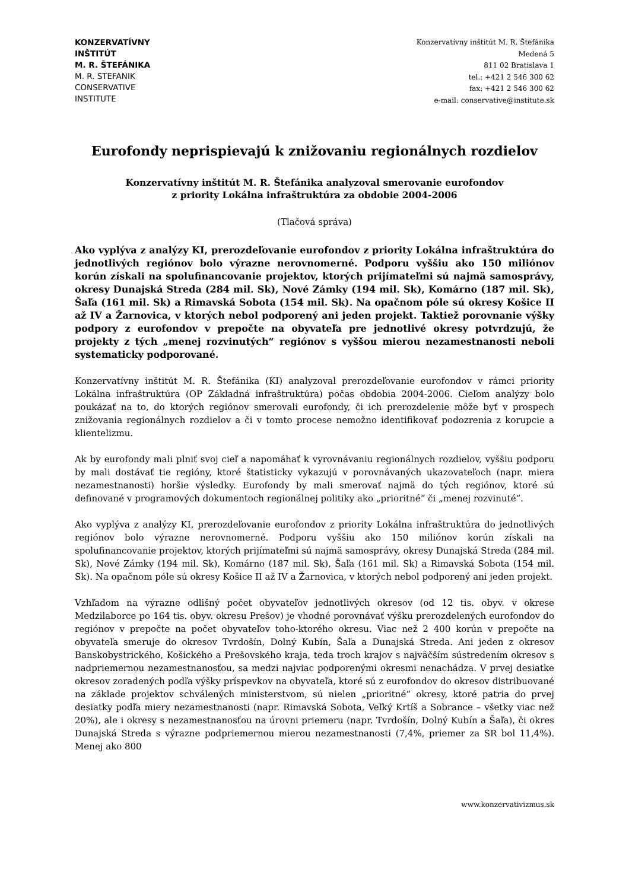KONZERVATÍVNY
INŠTITÚT
M. R. ŠTEFÁNIKA
M. R. STEFANIK
CONSERVATIVE
INSTITUTE
Konzervatívny inštitút M. R. Štefánika
Medená 5
811 02 Bratislava 1
tel.: +421 2 546 300 62
fax: +421 2 546 300 62
e-mail: conservative@institute.sk
Eurofondy neprispievajú k znižovaniu regionálnych rozdielov
Konzervatívny inštitút M. R. Štefánika analyzoval smerovanie eurofondov
z priority Lokálna infraštruktúra za obdobie 2004-2006
(Tlačová správa)
Ako vyplýva z analýzy KI, prerozdeľovanie eurofondov z priority Lokálna infraštruktúra do jednotlivých regiónov bolo výrazne nerovnomerné. Podporu vyššiu ako 150 miliónov korún získali na spolufinancovanie projektov, ktorých prijímateľmi sú najmä samosprávy, okresy Dunajská Streda (284 mil. Sk), Nové Zámky (194 mil. Sk), Komárno (187 mil. Sk), Šaľa (161 mil. Sk) a Rimavská Sobota (154 mil. Sk). Na opačnom póle sú okresy Košice II až IV a Žarnovica, v ktorých nebol podporený ani jeden projekt. Taktiež porovnanie výšky podpory z eurofondov v prepočte na obyvateľa pre jednotlivé okresy potvrdzujú, že projekty z tých „menej rozvinutých“ regiónov s vyššou mierou nezamestnanosti neboli systematicky podporované.
Konzervatívny inštitút M. R. Štefánika (KI) analyzoval prerozdeľovanie eurofondov v rámci priority Lokálna infraštruktúra (OP Základná infraštruktúra) počas obdobia 2004-2006. Cieľom analýzy bolo poukázať na to, do ktorých regiónov smerovali eurofondy, či ich prerozdelenie môže byť v prospech znižovania regionálnych rozdielov a či v tomto procese nemožno identifikovať podozrenia z korupcie a klientelizmu.
Ak by eurofondy mali plniť svoj cieľ a napomáhať k vyrovnávaniu regionálnych rozdielov, vyššiu podporu by mali dostávať tie regióny, ktoré štatisticky vykazujú v porovnávaných ukazovateľoch (napr. miera nezamestnanosti) horšie výsledky. Eurofondy by mali smerovať najmä do tých regiónov, ktoré sú definované v programových dokumentoch regionálnej politiky ako „prioritné“ či „menej rozvinuté“.
Ako vyplýva z analýzy KI, prerozdeľovanie eurofondov z priority Lokálna infraštruktúra do jednotlivých regiónov bolo výrazne nerovnomerné. Podporu vyššiu ako 150 miliónov korún získali na spolufinancovanie projektov, ktorých prijímateľmi sú najmä samosprávy, okresy Dunajská Streda (284 mil. Sk), Nové Zámky (194 mil. Sk), Komárno (187 mil. Sk), Šaľa (161 mil. Sk) a Rimavská Sobota (154 mil. Sk). Na opačnom póle sú okresy Košice II až IV a Žarnovica, v ktorých nebol podporený ani jeden projekt.
Vzhľadom na výrazne odlišný počet obyvateľov jednotlivých okresov (od 12 tis. obyv. v okrese Medzilaborce po 164 tis. obyv. okresu Prešov) je vhodné porovnávať výšku prerozdelených eurofondov do regiónov v prepočte na počet obyvateľov toho-ktorého okresu. Viac než 2 400 korún v prepočte na obyvateľa smeruje do okresov Tvrdošín, Dolný Kubín, Šaľa a Dunajská Streda. Ani jeden z okresov Banskobystrického, Košického a Prešovského kraja, teda troch krajov s najväčším sústredením okresov s nadpriemernou nezamestnanosťou, sa medzi najviac podporenými okresmi nenachádza. V prvej desiatke okresov zoradených podľa výšky príspevkov na obyvateľa, ktoré sú z eurofondov do okresov distribuované na základe projektov schválených ministerstvom, sú nielen „prioritné“ okresy, ktoré patria do prvej desiatky podľa miery nezamestnanosti (napr. Rimavská Sobota, Veľký Krtíš a Sobrance – všetky viac než 20%), ale i okresy s nezamestnanosťou na úrovni priemeru (napr. Tvrdošín, Dolný Kubín a Šaľa), či okres Dunajská Streda s výrazne podpriemernou mierou nezamestnanosti (7,4%, priemer za SR bol 11,4%). Menej ako 800
www.konzervativizmus.sk